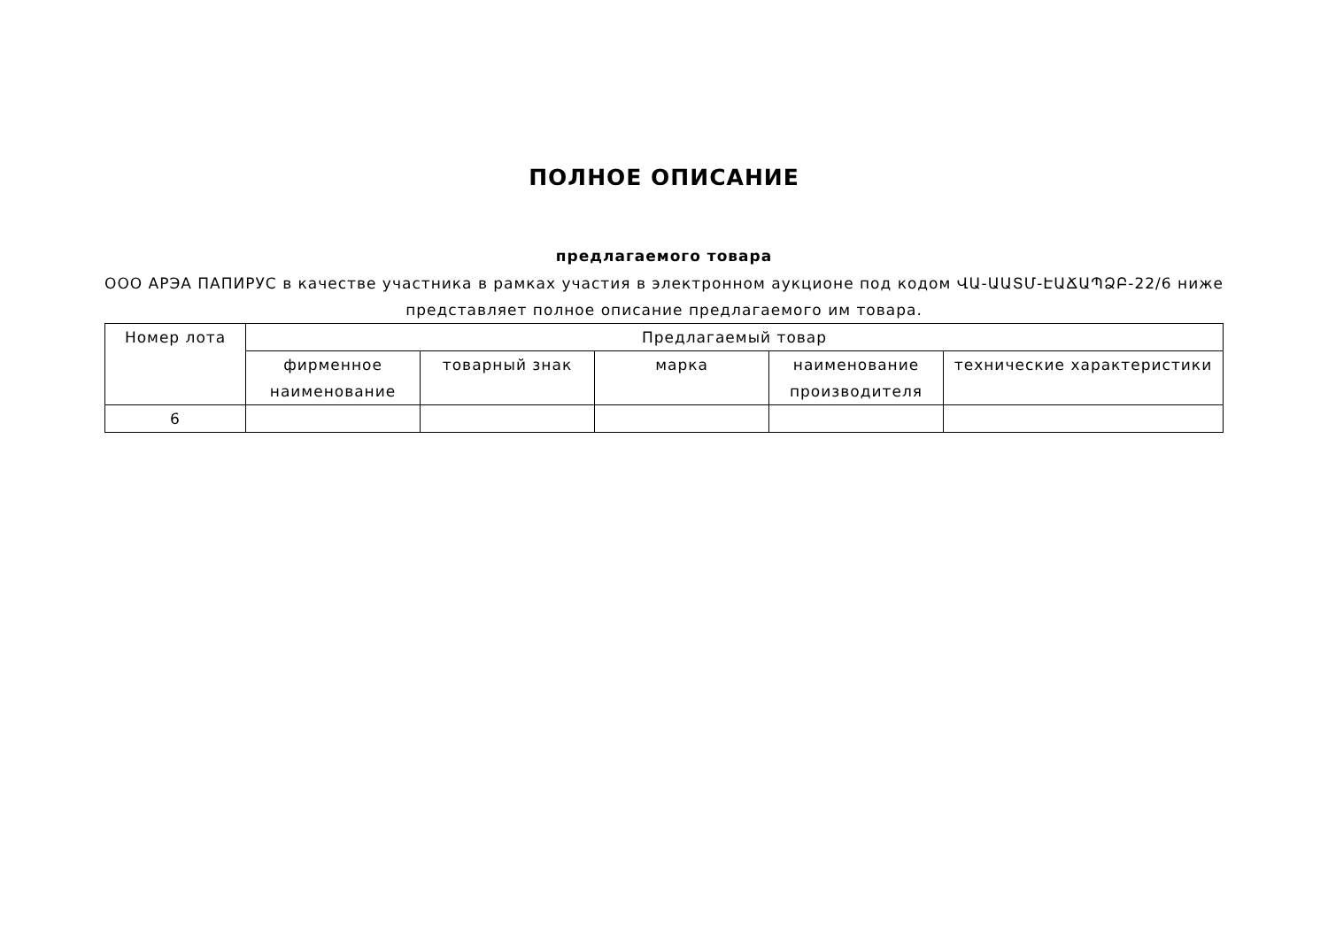ПОЛНОЕ ОПИСАНИЕ
предлагаемого товара
ООО АРЭА ПАПИРУС в качестве участника в рамках участия в электронном аукционе под кодом ՎԱ-ԱԱՏՄ-ԷԱՃԱՊՁԲ-22/6 ниже представляет полное описание предлагаемого им товара.
| Номер лота | Предлагаемый товар | | | | |
| --- | --- | --- | --- | --- | --- |
| | фирменное наименование | товарный знак | марка | наименование производителя | технические характеристики |
| 6 | | | | | |